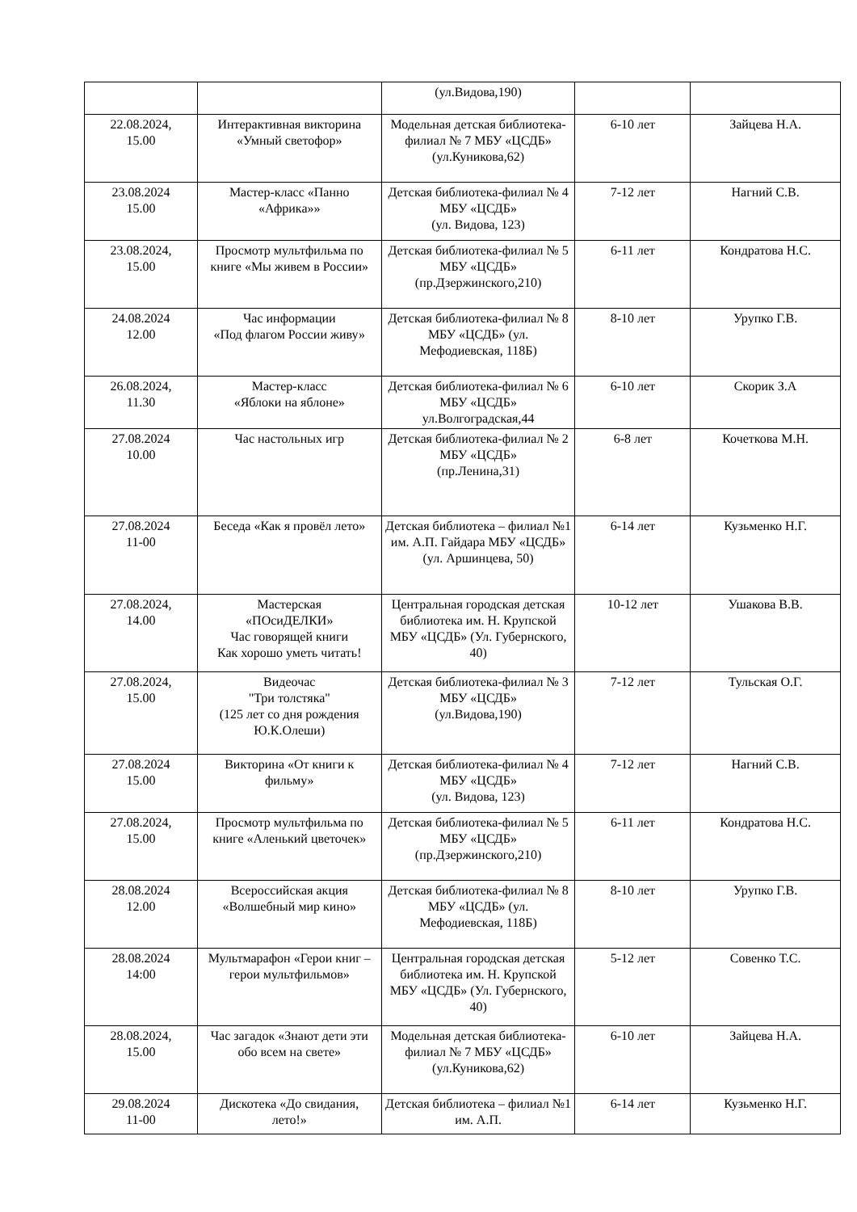| | | (ул.Видова,190) | | |
| 22.08.2024, 15.00 | Интерактивная викторина «Умный светофор» | Модельная детская библиотека-филиал № 7 МБУ «ЦСДБ» (ул.Куникова,62) | 6-10 лет | Зайцева Н.А. |
| 23.08.2024 15.00 | Мастер-класс «Панно «Африка»» | Детская библиотека-филиал № 4 МБУ «ЦСДБ» (ул. Видова, 123) | 7-12 лет | Нагний С.В. |
| 23.08.2024, 15.00 | Просмотр мультфильма по книге «Мы живем в России» | Детская библиотека-филиал № 5 МБУ «ЦСДБ» (пр.Дзержинского,210) | 6-11 лет | Кондратова Н.С. |
| 24.08.2024 12.00 | Час информации «Под флагом России живу» | Детская библиотека-филиал № 8 МБУ «ЦСДБ» (ул. Мефодиевская, 118Б) | 8-10 лет | Урупко Г.В. |
| 26.08.2024, 11.30 | Мастер-класс «Яблоки на яблоне» | Детская библиотека-филиал № 6 МБУ «ЦСДБ» ул.Волгоградская,44 | 6-10 лет | Скорик З.А |
| 27.08.2024 10.00 | Час настольных игр | Детская библиотека-филиал № 2 МБУ «ЦСДБ» (пр.Ленина,31) | 6-8 лет | Кочеткова М.Н. |
| 27.08.2024 11-00 | Беседа «Как я провёл лето» | Детская библиотека – филиал №1 им. А.П. Гайдара МБУ «ЦСДБ» (ул. Аршинцева, 50) | 6-14 лет | Кузьменко Н.Г. |
| 27.08.2024, 14.00 | Мастерская «ПОсиДЕЛКИ» Час говорящей книги Как хорошо уметь читать! | Центральная городская детская библиотека им. Н. Крупской МБУ «ЦСДБ» (Ул. Губернского, 40) | 10-12 лет | Ушакова В.В. |
| 27.08.2024, 15.00 | Видеочас "Три толстяка" (125 лет со дня рождения Ю.К.Олеши) | Детская библиотека-филиал № 3 МБУ «ЦСДБ» (ул.Видова,190) | 7-12 лет | Тульская О.Г. |
| 27.08.2024 15.00 | Викторина «От книги к фильму» | Детская библиотека-филиал № 4 МБУ «ЦСДБ» (ул. Видова, 123) | 7-12 лет | Нагний С.В. |
| 27.08.2024, 15.00 | Просмотр мультфильма по книге «Аленький цветочек» | Детская библиотека-филиал № 5 МБУ «ЦСДБ» (пр.Дзержинского,210) | 6-11 лет | Кондратова Н.С. |
| 28.08.2024 12.00 | Всероссийская акция «Волшебный мир кино» | Детская библиотека-филиал № 8 МБУ «ЦСДБ» (ул. Мефодиевская, 118Б) | 8-10 лет | Урупко Г.В. |
| 28.08.2024 14:00 | Мультмарафон «Герои книг – герои мультфильмов» | Центральная городская детская библиотека им. Н. Крупской МБУ «ЦСДБ» (Ул. Губернского, 40) | 5-12 лет | Совенко Т.С. |
| 28.08.2024, 15.00 | Час загадок «Знают дети эти обо всем на свете» | Модельная детская библиотека-филиал № 7 МБУ «ЦСДБ» (ул.Куникова,62) | 6-10 лет | Зайцева Н.А. |
| 29.08.2024 11-00 | Дискотека «До свидания, лето!» | Детская библиотека – филиал №1 им. А.П. | 6-14 лет | Кузьменко Н.Г. |